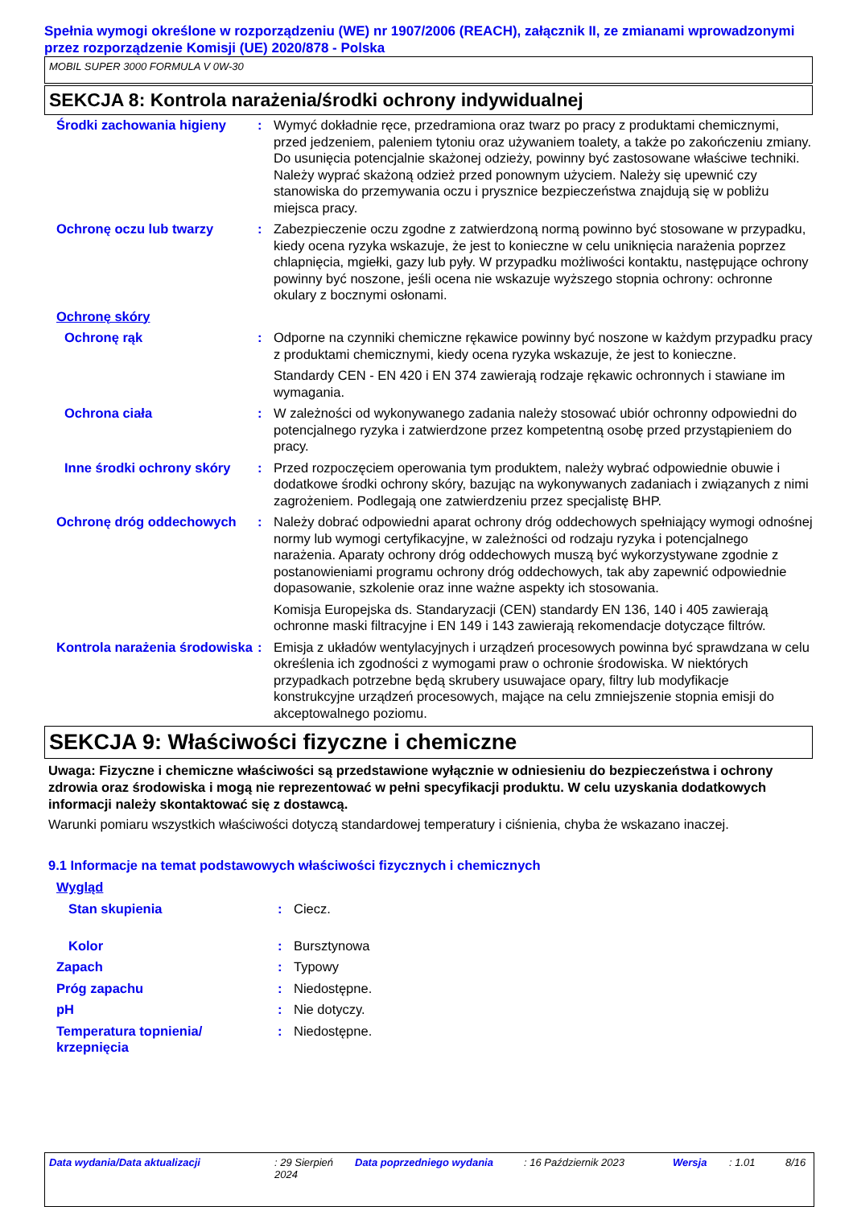Spełnia wymogi określone w rozporządzeniu (WE) nr 1907/2006 (REACH), załącznik II, ze zmianami wprowadzonymi przez rozporządzenie Komisji (UE) 2020/878 - Polska
MOBIL SUPER 3000 FORMULA V 0W-30
SEKCJA 8: Kontrola narażenia/środki ochrony indywidualnej
| Środki zachowania higieny | : | Wymyć dokładnie ręce, przedramiona oraz twarz po pracy z produktami chemicznymi, przed jedzeniem, paleniem tytoniu oraz używaniem toalety, a także po zakończeniu zmiany. Do usunięcia potencjalnie skażonej odzieży, powinny być zastosowane właściwe techniki. Należy wyprać skażoną odzież przed ponownym użyciem. Należy się upewnić czy stanowiska do przemywania oczu i prysznice bezpieczeństwa znajdują się w pobliżu miejsca pracy. |
| Ochronę oczu lub twarzy | : | Zabezpieczenie oczu zgodne z zatwierdzoną normą powinno być stosowane w przypadku, kiedy ocena ryzyka wskazuje, że jest to konieczne w celu uniknięcia narażenia poprzez chlapnięcia, mgiełki, gazy lub pyły. W przypadku możliwości kontaktu, następujące ochrony powinny być noszone, jeśli ocena nie wskazuje wyższego stopnia ochrony: ochronne okulary z bocznymi osłonami. |
| Ochronę skóry | | |
| Ochronę rąk | : | Odporne na czynniki chemiczne rękawice powinny być noszone w każdym przypadku pracy z produktami chemicznymi, kiedy ocena ryzyka wskazuje, że jest to konieczne. Standardy CEN - EN 420 i EN 374 zawierają rodzaje rękawic ochronnych i stawiane im wymagania. |
| Ochrona ciała | : | W zależności od wykonywanego zadania należy stosować ubiór ochronny odpowiedni do potencjalnego ryzyka i zatwierdzone przez kompetentną osobę przed przystąpieniem do pracy. |
| Inne środki ochrony skóry | : | Przed rozpoczęciem operowania tym produktem, należy wybrać odpowiednie obuwie i dodatkowe środki ochrony skóry, bazując na wykonywanych zadaniach i związanych z nimi zagrożeniem. Podlegają one zatwierdzeniu przez specjalistę BHP. |
| Ochronę dróg oddechowych | : | Należy dobrać odpowiedni aparat ochrony dróg oddechowych spełniający wymogi odnośnej normy lub wymogi certyfikacyjne, w zależności od rodzaju ryzyka i potencjalnego narażenia. Aparaty ochrony dróg oddechowych muszą być wykorzystywane zgodnie z postanowieniami programu ochrony dróg oddechowych, tak aby zapewnić odpowiednie dopasowanie, szkolenie oraz inne ważne aspekty ich stosowania. Komisja Europejska ds. Standaryzacji (CEN) standardy EN 136, 140 i 405 zawierają ochronne maski filtracyjne i EN 149 i 143 zawierają rekomendacje dotyczące filtrów. |
| Kontrola narażenia środowiska | : | Emisja z układów wentylacyjnych i urządzeń procesowych powinna być sprawdzana w celu określenia ich zgodności z wymogami praw o ochronie środowiska. W niektórych przypadkach potrzebne będą skrubery usuwajace opary, filtry lub modyfikacje konstrukcyjne urządzeń procesowych, mające na celu zmniejszenie stopnia emisji do akceptowalnego poziomu. |
SEKCJA 9: Właściwości fizyczne i chemiczne
Uwaga: Fizyczne i chemiczne właściwości są przedstawione wyłącznie w odniesieniu do bezpieczeństwa i ochrony zdrowia oraz środowiska i mogą nie reprezentować w pełni specyfikacji produktu. W celu uzyskania dodatkowych informacji należy skontaktować się z dostawcą.
Warunki pomiaru wszystkich właściwości dotyczą standardowej temperatury i ciśnienia, chyba że wskazano inaczej.
9.1 Informacje na temat podstawowych właściwości fizycznych i chemicznych
| Wygląd | | |
| Stan skupienia | : | Ciecz. |
| Kolor | : | Bursztynowa |
| Zapach | : | Typowy |
| Próg zapachu | : | Niedostępne. |
| pH | : | Nie dotyczy. |
| Temperatura topnienia/ krzepnięcia | : | Niedostępne. |
Data wydania/Data aktualizacji: 29 Sierpień 2024 Data poprzedniego wydania: 16 Październik 2023 Wersja: 1.01 8/16